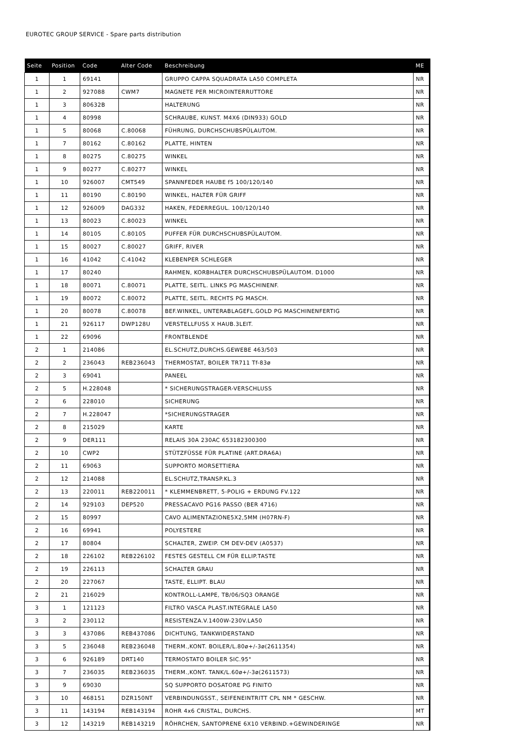EUROTEC GROUP SERVICE - Spare parts distribution
| Seite | Position | Code | Alter Code | Beschreibung | ME |
| --- | --- | --- | --- | --- | --- |
| 1 | 1 | 69141 | | GRUPPO CAPPA SQUADRATA LA50 COMPLETA | NR |
| 1 | 2 | 927088 | CWM7 | MAGNETE PER MICROINTERRUTTORE | NR |
| 1 | 3 | 80632B | | HALTERUNG | NR |
| 1 | 4 | 80998 | | SCHRAUBE, KUNST. M4X6 (DIN933) GOLD | NR |
| 1 | 5 | 80068 | C.80068 | FÜHRUNG, DURCHSCHUBSPÜLAUTOM. | NR |
| 1 | 7 | 80162 | C.80162 | PLATTE, HINTEN | NR |
| 1 | 8 | 80275 | C.80275 | WINKEL | NR |
| 1 | 9 | 80277 | C.80277 | WINKEL | NR |
| 1 | 10 | 926007 | CMT549 | SPANNFEDER HAUBE f5 100/120/140 | NR |
| 1 | 11 | 80190 | C.80190 | WINKEL, HALTER FÜR GRIFF | NR |
| 1 | 12 | 926009 | DAG332 | HAKEN, FEDERREGUL. 100/120/140 | NR |
| 1 | 13 | 80023 | C.80023 | WINKEL | NR |
| 1 | 14 | 80105 | C.80105 | PUFFER FÜR DURCHSCHUBSPÜLAUTOM. | NR |
| 1 | 15 | 80027 | C.80027 | GRIFF, RIVER | NR |
| 1 | 16 | 41042 | C.41042 | KLEBENPER SCHLEGER | NR |
| 1 | 17 | 80240 | | RAHMEN, KORBHALTER DURCHSCHUBSPÜLAUTOM. D1000 | NR |
| 1 | 18 | 80071 | C.80071 | PLATTE, SEITL. LINKS PG MASCHINENF. | NR |
| 1 | 19 | 80072 | C.80072 | PLATTE, SEITL. RECHTS PG MASCH. | NR |
| 1 | 20 | 80078 | C.80078 | BEF.WINKEL, UNTERABLAGEFL.GOLD PG MASCHINENFERTIG | NR |
| 1 | 21 | 926117 | DWP128U | VERSTELLFUSS X HAUB.3LEIT. | NR |
| 1 | 22 | 69096 | | FRONTBLENDE | NR |
| 2 | 1 | 214086 | | EL.SCHUTZ,DURCHS.GEWEBE 463/503 | NR |
| 2 | 2 | 236043 | REB236043 | THERMOSTAT, BOILER TR711 Tf-83ø | NR |
| 2 | 3 | 69041 | | PANEEL | NR |
| 2 | 5 | H.228048 | | * SICHERUNGSTRAGER-VERSCHLUSS | NR |
| 2 | 6 | 228010 | | SICHERUNG | NR |
| 2 | 7 | H.228047 | | *SICHERUNGSTRAGER | NR |
| 2 | 8 | 215029 | | KARTE | NR |
| 2 | 9 | DER111 | | RELAIS 30A 230AC 653182300300 | NR |
| 2 | 10 | CWP2 | | STÜTZFÜSSE FÜR PLATINE (ART.DRA6A) | NR |
| 2 | 11 | 69063 | | SUPPORTO MORSETTIERA | NR |
| 2 | 12 | 214088 | | EL.SCHUTZ,TRANSP.KL.3 | NR |
| 2 | 13 | 220011 | REB220011 | * KLEMMENBRETT, 5-POLIG + ERDUNG FV.122 | NR |
| 2 | 14 | 929103 | DEP520 | PRESSACAVO PG16 PASSO (BER 4716) | NR |
| 2 | 15 | 80997 | | CAVO ALIMENTAZIONE5X2,5MM (H07RN-F) | NR |
| 2 | 16 | 69941 | | POLYESTERE | NR |
| 2 | 17 | 80804 | | SCHALTER, ZWEIP. CM DEV-DEV (A0537) | NR |
| 2 | 18 | 226102 | REB226102 | FESTES GESTELL CM FÜR ELLIP.TASTE | NR |
| 2 | 19 | 226113 | | SCHALTER GRAU | NR |
| 2 | 20 | 227067 | | TASTE, ELLIPT. BLAU | NR |
| 2 | 21 | 216029 | | KONTROLL-LAMPE, TB/06/SQ3 ORANGE | NR |
| 3 | 1 | 121123 | | FILTRO VASCA PLAST.INTEGRALE LA50 | NR |
| 3 | 2 | 230112 | | RESISTENZA.V.1400W-230V.LA50 | NR |
| 3 | 3 | 437086 | REB437086 | DICHTUNG, TANKWIDERSTAND | NR |
| 3 | 5 | 236048 | REB236048 | THERM.,KONT. BOILER/L.80ø+/-3ø(2611354) | NR |
| 3 | 6 | 926189 | DRT140 | TERMOSTATO BOILER SIC.95° | NR |
| 3 | 7 | 236035 | REB236035 | THERM.,KONT. TANK/L.60ø+/-3ø(2611573) | NR |
| 3 | 9 | 69030 | | SQ SUPPORTO DOSATORE PG FINITO | NR |
| 3 | 10 | 468151 | DZR150NT | VERBINDUNGSST., SEIFENEINTRITT CPL NM * GESCHW. | NR |
| 3 | 11 | 143194 | REB143194 | ROHR 4x6 CRISTAL, DURCHS. | MT |
| 3 | 12 | 143219 | REB143219 | RÖHRCHEN, SANTOPRENE 6X10 VERBIND.+GEWINDERINGE | NR |